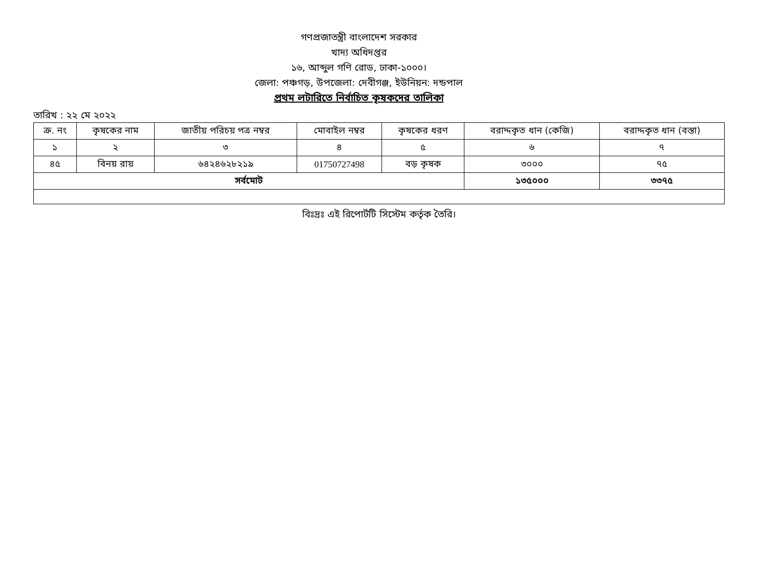গণপ্রজাতন্ত্রী বাংলাদেশ সরকার
খাদ্য অধিদপ্তর
১৬, আব্দুল গণি রোড, ঢাকা-১০০০।
জেলা: পঞ্চগড়, উপজেলা: দেবীগঞ্জ, ইউনিয়ন: দন্ডপাল
প্রথম লটারিতে নির্বাচিত কৃষকদের তালিকা
তারিখ : ২২ মে ২০২২
| ক্র. নং | কৃষকের নাম | জাতীয় পরিচয় পত্র নম্বর | মোবাইল নম্বর | কৃষকের ধরণ | বরাদ্দকৃত ধান (কেজি) | বরাদ্দকৃত ধান (বস্তা) |
| --- | --- | --- | --- | --- | --- | --- |
| ১ | ২ | ৩ | ৪ | ৫ | ৬ | ৭ |
| ৪৫ | বিনয় রায় | ৬৪২৪৬২৮২১৯ | 01750727498 | বড় কৃষক | ৩০০০ | ৭৫ |
| সর্বমোট | | | | | ১৩৫০০০ | ৩৩৭৫ |
বিঃদ্রঃ এই রিপোর্টটি সিস্টেম কর্তৃক তৈরি।